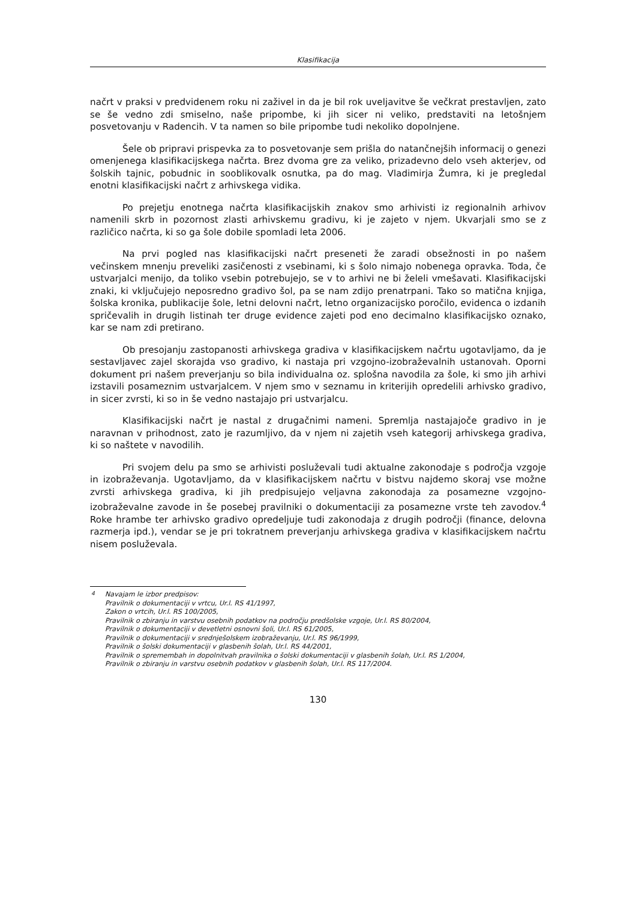Klasifikacija
načrt v praksi v predvidenem roku ni zaživel in da je bil rok uveljavitve še večkrat prestavljen, zato se še vedno zdi smiselno, naše pripombe, ki jih sicer ni veliko, predstaviti na letošnjem posvetovanju v Radencih. V ta namen so bile pripombe tudi nekoliko dopolnjene.
Šele ob pripravi prispevka za to posvetovanje sem prišla do natančnejših informacij o genezi omenjenega klasifikacijskega načrta. Brez dvoma gre za veliko, prizadevno delo vseh akterjev, od šolskih tajnic, pobudnic in sooblikovalk osnutka, pa do mag. Vladimirja Žumra, ki je pregledal enotni klasifikacijski načrt z arhivskega vidika.
Po prejetju enotnega načrta klasifikacijskih znakov smo arhivisti iz regionalnih arhivov namenili skrb in pozornost zlasti arhivskemu gradivu, ki je zajeto v njem. Ukvarjali smo se z različico načrta, ki so ga šole dobile spomladi leta 2006.
Na prvi pogled nas klasifikacijski načrt preseneti že zaradi obsežnosti in po našem večinskem mnenju preveliki zasičenosti z vsebinami, ki s šolo nimajo nobenega opravka. Toda, če ustvarjalci menijo, da toliko vsebin potrebujejo, se v to arhivi ne bi želeli vmešavati. Klasifikacijski znaki, ki vključujejo neposredno gradivo šol, pa se nam zdijo prenatrpani. Tako so matična knjiga, šolska kronika, publikacije šole, letni delovni načrt, letno organizacijsko poročilo, evidenca o izdanih spričevalih in drugih listinah ter druge evidence zajeti pod eno decimalno klasifikacijsko oznako, kar se nam zdi pretirano.
Ob presojanju zastopanosti arhivskega gradiva v klasifikacijskem načrtu ugotavljamo, da je sestavljavec zajel skorajda vso gradivo, ki nastaja pri vzgojno-izobraževalnih ustanovah. Oporni dokument pri našem preverjanju so bila individualna oz. splošna navodila za šole, ki smo jih arhivi izstavili posameznim ustvarjalcem. V njem smo v seznamu in kriterijih opredelili arhivsko gradivo, in sicer zvrsti, ki so in še vedno nastajajo pri ustvarjalcu.
Klasifikacijski načrt je nastal z drugačnimi nameni. Spremlja nastajajoče gradivo in je naravnan v prihodnost, zato je razumljivo, da v njem ni zajetih vseh kategorij arhivskega gradiva, ki so naštete v navodilih.
Pri svojem delu pa smo se arhivisti posluževali tudi aktualne zakonodaje s področja vzgoje in izobraževanja. Ugotavljamo, da v klasifikacijskem načrtu v bistvu najdemo skoraj vse možne zvrsti arhivskega gradiva, ki jih predpisujejo veljavna zakonodaja za posamezne vzgojno-izobraževalne zavode in še posebej pravilniki o dokumentaciji za posamezne vrste teh zavodov.<sup>4</sup> Roke hrambe ter arhivsko gradivo opredeljuje tudi zakonodaja z drugih področji (finance, delovna razmerja ipd.), vendar se je pri tokratnem preverjanju arhivskega gradiva v klasifikacijskem načrtu nisem posluževala.
<sup>4</sup> Navajam le izbor predpisov:
Pravilnik o dokumentaciji v vrtcu, Ur.l. RS 41/1997,
Zakon o vrtcih, Ur.l. RS 100/2005,
Pravilnik o zbiranju in varstvu osebnih podatkov na področju predšolske vzgoje, Ur.l. RS 80/2004,
Pravilnik o dokumentaciji v devetletni osnovni šoli, Ur.l. RS 61/2005,
Pravilnik o dokumentaciji v srednješolskem izobraževanju, Ur.l. RS 96/1999,
Pravilnik o šolski dokumentaciji v glasbenih šolah, Ur.l. RS 44/2001,
Pravilnik o spremembah in dopolnitvah pravilnika o šolski dokumentaciji v glasbenih šolah, Ur.l. RS 1/2004,
Pravilnik o zbiranju in varstvu osebnih podatkov v glasbenih šolah, Ur.l. RS 117/2004.
130